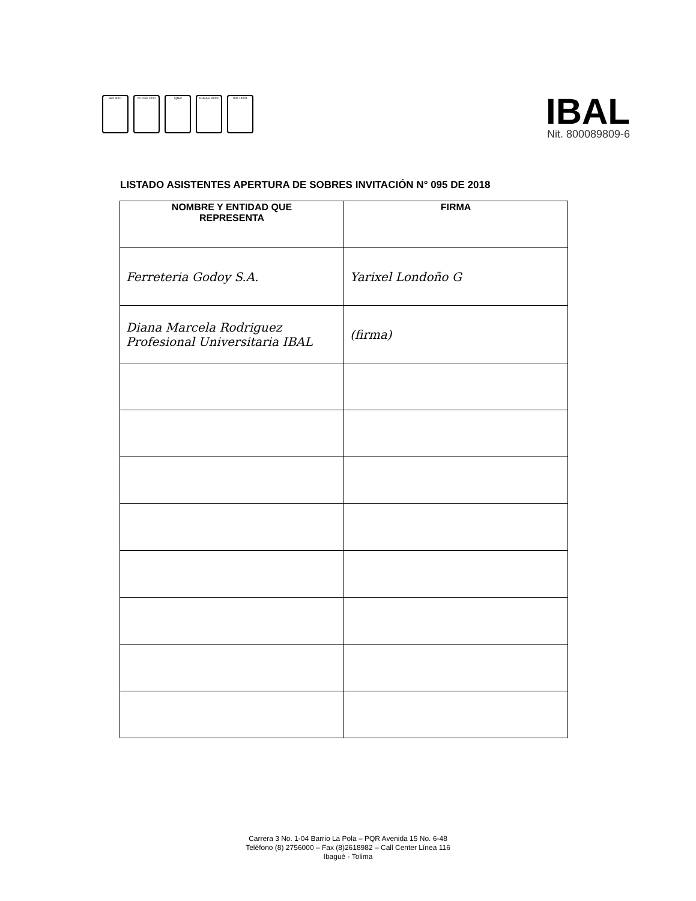ISO 9001 NTCGP 1000 IQNet OHSAS 18001 ISO 14001
IBAL
Nit. 800089809-6
LISTADO ASISTENTES APERTURA DE SOBRES INVITACIÓN N° 095 DE 2018
| NOMBRE Y ENTIDAD QUE REPRESENTA | FIRMA |
| --- | --- |
| Ferreteria Godoy S.A. | Yarixel Londoño G |
| Diana Marcela Rodriguez Profesional Universitaria IBAL | (firma) |
Carrera 3 No. 1-04 Barrio La Pola – PQR Avenida 15 No. 6-48
Teléfono (8) 2756000 – Fax (8)2618982 – Call Center Línea 116
Ibagué - Tolima